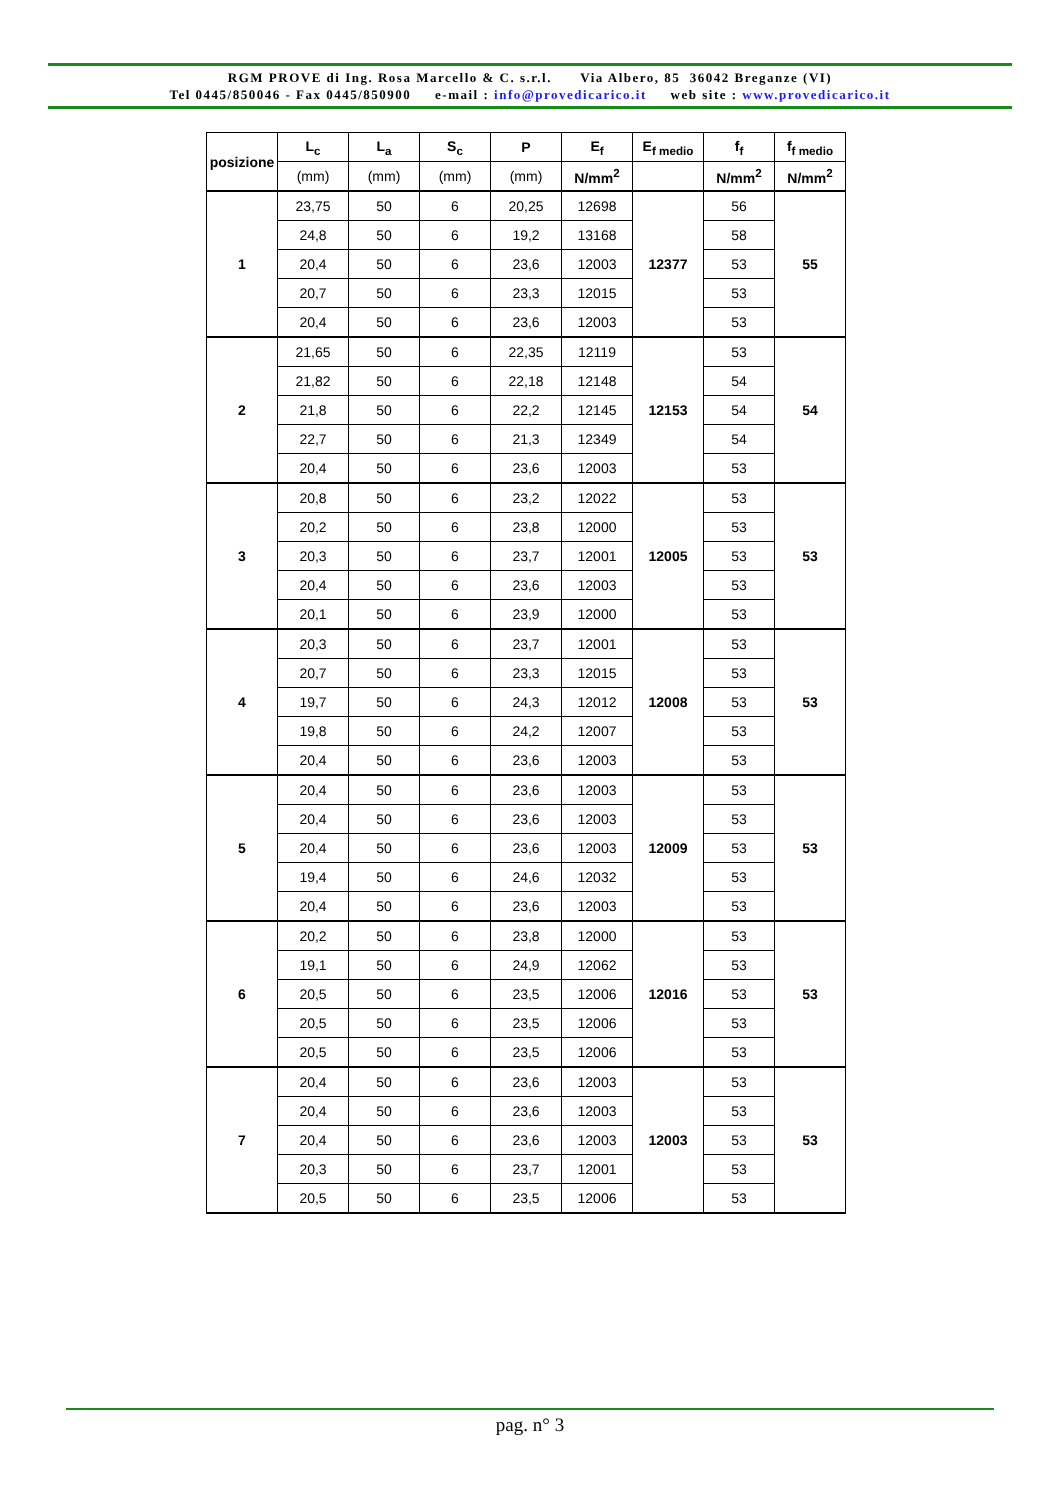RGM PROVE di Ing. Rosa Marcello & C. s.r.l. Via Albero, 85 36042 Breganze (VI)
Tel 0445/850046 - Fax 0445/850900 e-mail : info@provedicarico.it web site : www.provedicarico.it
| posizione | L<sub>c</sub> | L<sub>a</sub> | S<sub>c</sub> | P | E<sub>f</sub> | E<sub>f medio</sub> | f<sub>f</sub> | f<sub>f medio</sub> |
| --- | --- | --- | --- | --- | --- | --- | --- | --- |
| | (mm) | (mm) | (mm) | (mm) | N/mm<sup>2</sup> | | N/mm<sup>2</sup> | N/mm<sup>2</sup> |
| 1 | 23,75 | 50 | 6 | 20,25 | 12698 | 12377 | 56 | 55 |
| | 24,8 | 50 | 6 | 19,2 | 13168 | | 58 | |
| | 20,4 | 50 | 6 | 23,6 | 12003 | | 53 | |
| | 20,7 | 50 | 6 | 23,3 | 12015 | | 53 | |
| | 20,4 | 50 | 6 | 23,6 | 12003 | | 53 | |
| 2 | 21,65 | 50 | 6 | 22,35 | 12119 | 12153 | 53 | 54 |
| | 21,82 | 50 | 6 | 22,18 | 12148 | | 54 | |
| | 21,8 | 50 | 6 | 22,2 | 12145 | | 54 | |
| | 22,7 | 50 | 6 | 21,3 | 12349 | | 54 | |
| | 20,4 | 50 | 6 | 23,6 | 12003 | | 53 | |
| 3 | 20,8 | 50 | 6 | 23,2 | 12022 | 12005 | 53 | 53 |
| | 20,2 | 50 | 6 | 23,8 | 12000 | | 53 | |
| | 20,3 | 50 | 6 | 23,7 | 12001 | | 53 | |
| | 20,4 | 50 | 6 | 23,6 | 12003 | | 53 | |
| | 20,1 | 50 | 6 | 23,9 | 12000 | | 53 | |
| 4 | 20,3 | 50 | 6 | 23,7 | 12001 | 12008 | 53 | 53 |
| | 20,7 | 50 | 6 | 23,3 | 12015 | | 53 | |
| | 19,7 | 50 | 6 | 24,3 | 12012 | | 53 | |
| | 19,8 | 50 | 6 | 24,2 | 12007 | | 53 | |
| | 20,4 | 50 | 6 | 23,6 | 12003 | | 53 | |
| 5 | 20,4 | 50 | 6 | 23,6 | 12003 | 12009 | 53 | 53 |
| | 20,4 | 50 | 6 | 23,6 | 12003 | | 53 | |
| | 20,4 | 50 | 6 | 23,6 | 12003 | | 53 | |
| | 19,4 | 50 | 6 | 24,6 | 12032 | | 53 | |
| | 20,4 | 50 | 6 | 23,6 | 12003 | | 53 | |
| 6 | 20,2 | 50 | 6 | 23,8 | 12000 | 12016 | 53 | 53 |
| | 19,1 | 50 | 6 | 24,9 | 12062 | | 53 | |
| | 20,5 | 50 | 6 | 23,5 | 12006 | | 53 | |
| | 20,5 | 50 | 6 | 23,5 | 12006 | | 53 | |
| | 20,5 | 50 | 6 | 23,5 | 12006 | | 53 | |
| 7 | 20,4 | 50 | 6 | 23,6 | 12003 | 12003 | 53 | 53 |
| | 20,4 | 50 | 6 | 23,6 | 12003 | | 53 | |
| | 20,4 | 50 | 6 | 23,6 | 12003 | | 53 | |
| | 20,3 | 50 | 6 | 23,7 | 12001 | | 53 | |
| | 20,5 | 50 | 6 | 23,5 | 12006 | | 53 | |
pag. n° 3